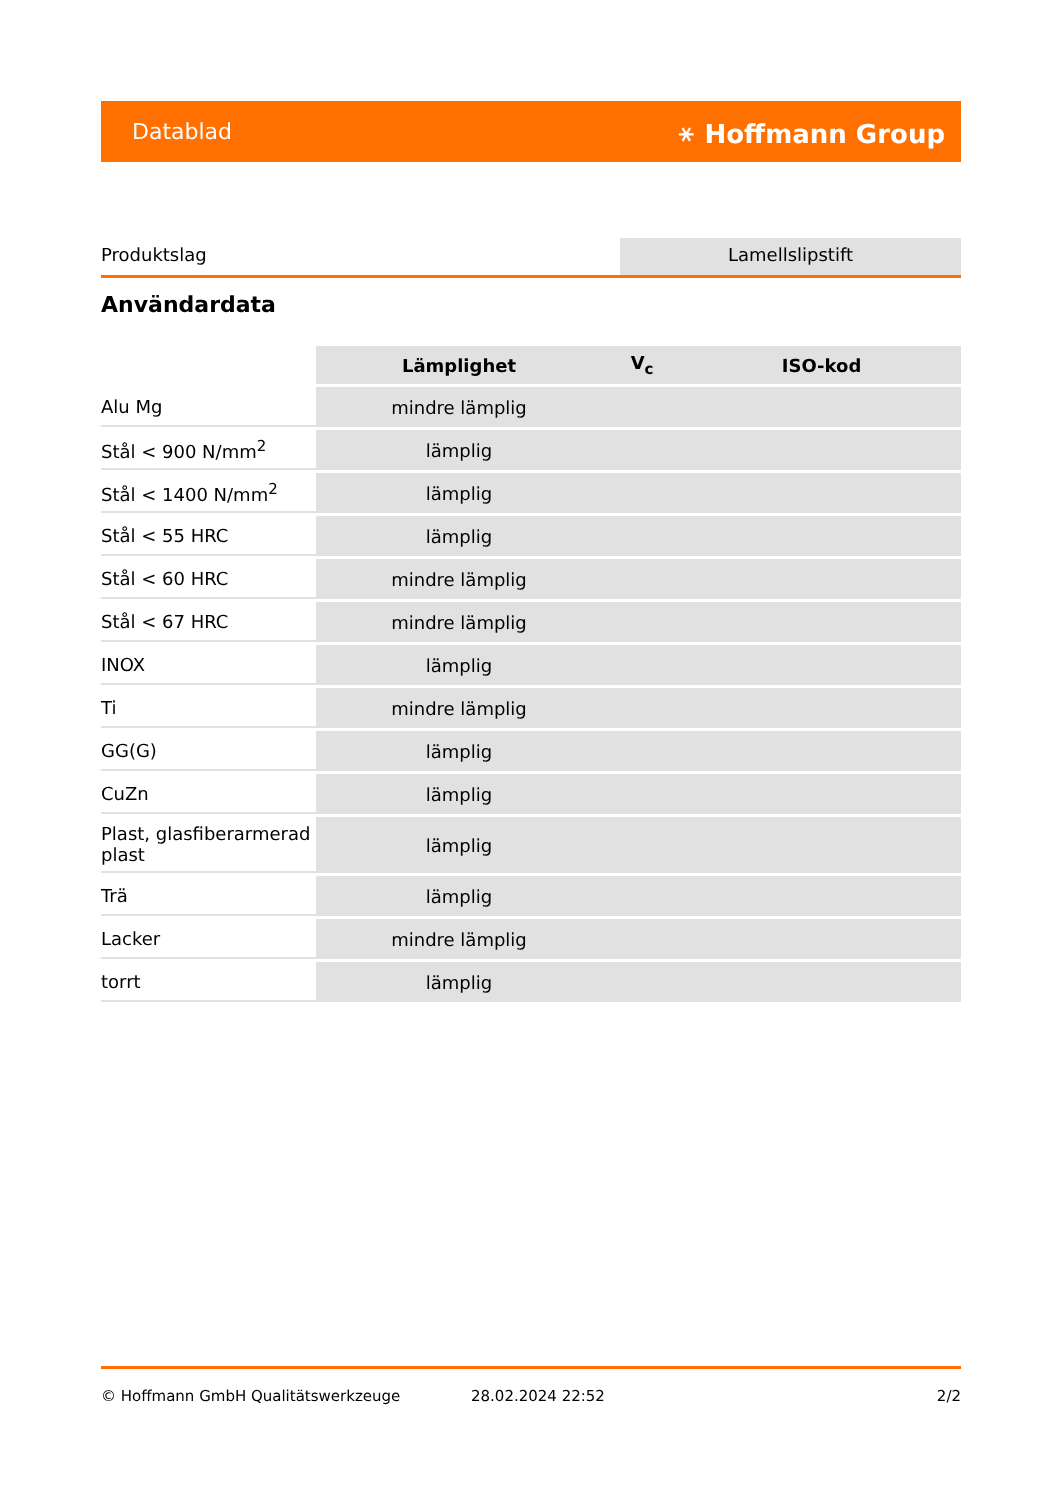Datablad ⚹ Hoffmann Group
Produktslag Lamellslipstift
Användardata
| | Lämplighet | V<sub>c</sub> | ISO-kod |
| --- | --- | --- | --- |
| Alu Mg | mindre lämplig | | |
| Stål < 900 N/mm<sup>2</sup> | lämplig | | |
| Stål < 1400 N/mm<sup>2</sup> | lämplig | | |
| Stål < 55 HRC | lämplig | | |
| Stål < 60 HRC | mindre lämplig | | |
| Stål < 67 HRC | mindre lämplig | | |
| INOX | lämplig | | |
| Ti | mindre lämplig | | |
| GG(G) | lämplig | | |
| CuZn | lämplig | | |
| Plast, glasfiberarmerad plast | lämplig | | |
| Trä | lämplig | | |
| Lacker | mindre lämplig | | |
| torrt | lämplig | | |
© Hoffmann GmbH Qualitätswerkzeuge 28.02.2024 22:52 2/2